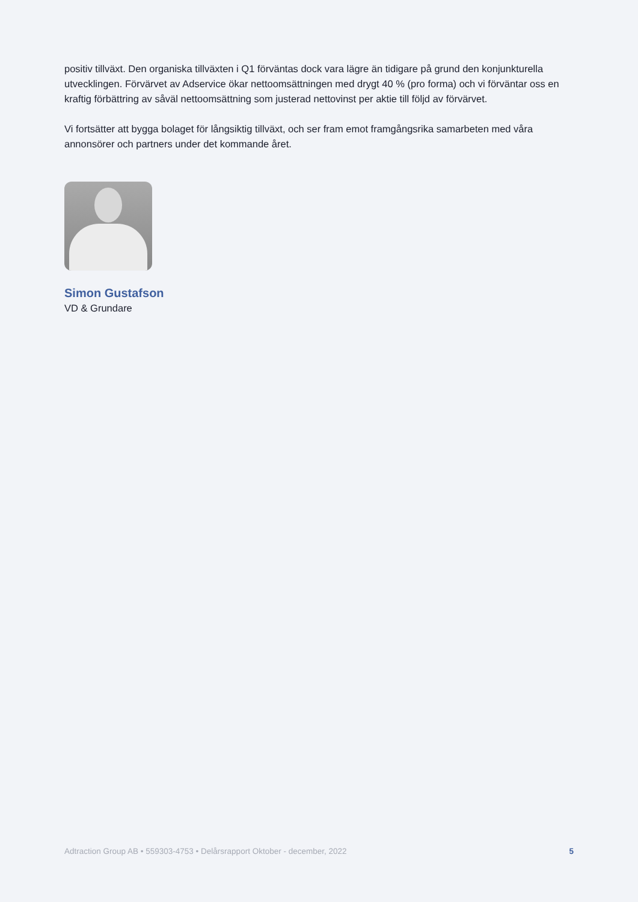positiv tillväxt. Den organiska tillväxten i Q1 förväntas dock vara lägre än tidigare på grund den konjunkturella utvecklingen. Förvärvet av Adservice ökar nettoomsättningen med drygt 40 % (pro forma) och vi förväntar oss en kraftig förbättring av såväl nettoomsättning som justerad nettovinst per aktie till följd av förvärvet.
Vi fortsätter att bygga bolaget för långsiktig tillväxt, och ser fram emot framgångsrika samarbeten med våra annonsörer och partners under det kommande året.
Simon Gustafson
VD & Grundare
Adtraction Group AB • 559303-4753 • Delårsrapport Oktober - december, 2022 5